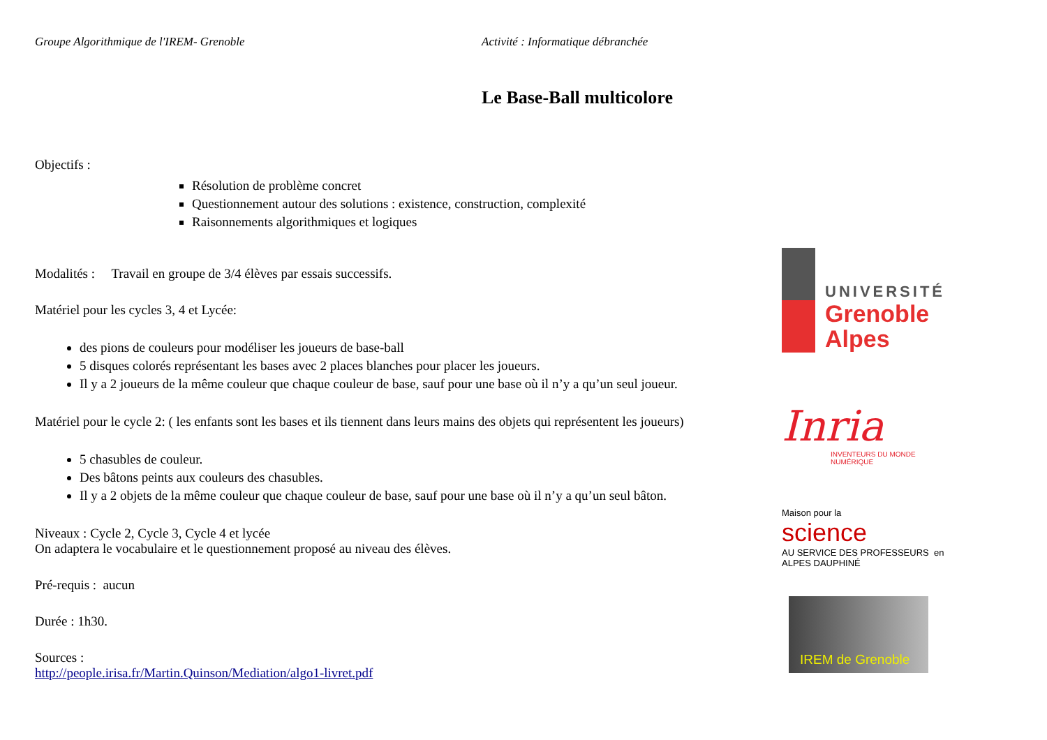Groupe Algorithmique de l'IREM- Grenoble Activité : Informatique débranchée
Le Base-Ball multicolore
Objectifs :
Résolution de problème concret
Questionnement autour des solutions : existence, construction, complexité
Raisonnements algorithmiques et logiques
Modalités : Travail en groupe de 3/4 élèves par essais successifs.
Matériel pour les cycles 3, 4 et Lycée:
des pions de couleurs pour modéliser les joueurs de base-ball
5 disques colorés représentant les bases avec 2 places blanches pour placer les joueurs.
Il y a 2 joueurs de la même couleur que chaque couleur de base, sauf pour une base où il n’y a qu’un seul joueur.
Matériel pour le cycle 2: ( les enfants sont les bases et ils tiennent dans leurs mains des objets qui représentent les joueurs)
5 chasubles de couleur.
Des bâtons peints aux couleurs des chasubles.
Il y a 2 objets de la même couleur que chaque couleur de base, sauf pour une base où il n’y a qu’un seul bâton.
Niveaux : Cycle 2, Cycle 3, Cycle 4 et lycée
On adaptera le vocabulaire et le questionnement proposé au niveau des élèves.
Pré-requis : aucun
Durée : 1h30.
Sources :
http://people.irisa.fr/Martin.Quinson/Mediation/algo1-livret.pdf
UNIVERSITÉ
Grenoble
Alpes
Inria
INVENTEURS DU MONDE NUMÉRIQUE
Maison pour la
science
AU SERVICE DES PROFESSEURS en ALPES DAUPHINÉ
IREM de Grenoble